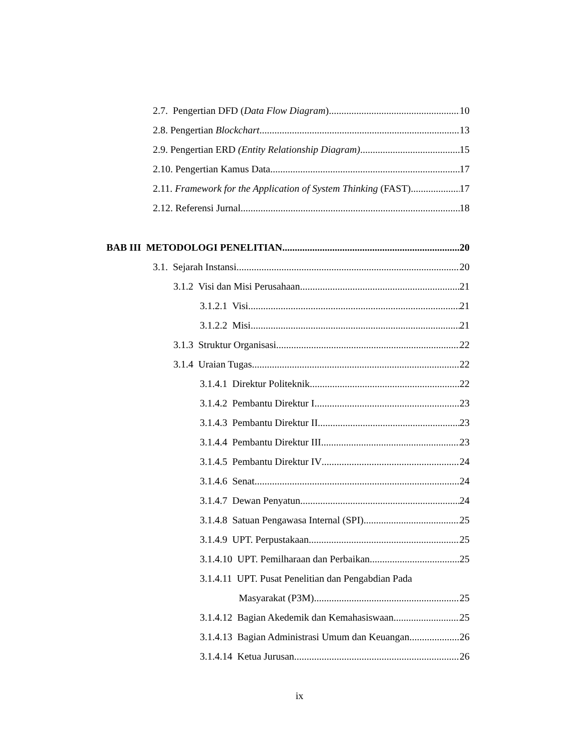2.7. Pengertian DFD (Data Flow Diagram) 10
2.8. Pengertian Blockchart 13
2.9. Pengertian ERD (Entity Relationship Diagram) 15
2.10. Pengertian Kamus Data 17
2.11. Framework for the Application of System Thinking (FAST) 17
2.12. Referensi Jurnal 18
BAB III METODOLOGI PENELITIAN 20
3.1. Sejarah Instansi 20
3.1.2 Visi dan Misi Perusahaan 21
3.1.2.1 Visi 21
3.1.2.2 Misi 21
3.1.3 Struktur Organisasi 22
3.1.4 Uraian Tugas 22
3.1.4.1 Direktur Politeknik 22
3.1.4.2 Pembantu Direktur I 23
3.1.4.3 Pembantu Direktur II 23
3.1.4.4 Pembantu Direktur III 23
3.1.4.5 Pembantu Direktur IV 24
3.1.4.6 Senat 24
3.1.4.7 Dewan Penyatun 24
3.1.4.8 Satuan Pengawasa Internal (SPI) 25
3.1.4.9 UPT. Perpustakaan 25
3.1.4.10 UPT. Pemilharaan dan Perbaikan 25
3.1.4.11 UPT. Pusat Penelitian dan Pengabdian Pada
Masyarakat (P3M) 25
3.1.4.12 Bagian Akedemik dan Kemahasiswaan 25
3.1.4.13 Bagian Administrasi Umum dan Keuangan 26
3.1.4.14 Ketua Jurusan 26
ix